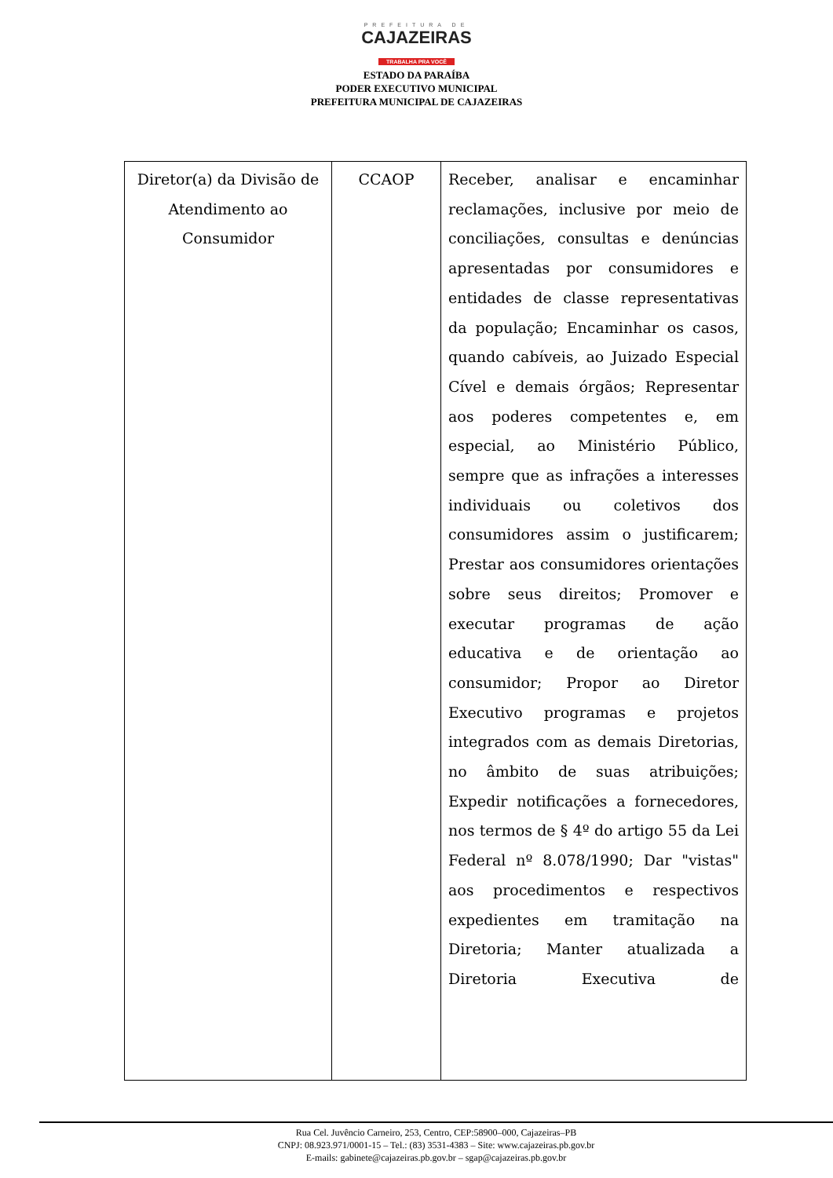PREFEITURA DE
CAJAZEIRAS
TRABALHA PRA VOCÊ
ESTADO DA PARAÍBA
PODER EXECUTIVO MUNICIPAL
PREFEITURA MUNICIPAL DE CAJAZEIRAS
| Diretor(a) da Divisão de Atendimento ao Consumidor | CCAOP | Receber, analisar e encaminhar reclamações, inclusive por meio de conciliações, consultas e denúncias apresentadas por consumidores e entidades de classe representativas da população; Encaminhar os casos, quando cabíveis, ao Juizado Especial Cível e demais órgãos; Representar aos poderes competentes e, em especial, ao Ministério Público, sempre que as infrações a interesses individuais ou coletivos dos consumidores assim o justificarem; Prestar aos consumidores orientações sobre seus direitos; Promover e executar programas de ação educativa e de orientação ao consumidor; Propor ao Diretor Executivo programas e projetos integrados com as demais Diretorias, no âmbito de suas atribuições; Expedir notificações a fornecedores, nos termos de § 4º do artigo 55 da Lei Federal nº 8.078/1990; Dar "vistas" aos procedimentos e respectivos expedientes em tramitação na Diretoria; Manter atualizada a Diretoria Executiva de |
Rua Cel. Juvêncio Carneiro, 253, Centro, CEP:58900–000, Cajazeiras–PB
CNPJ: 08.923.971/0001-15 – Tel.: (83) 3531-4383 – Site: www.cajazeiras.pb.gov.br
E-mails: gabinete@cajazeiras.pb.gov.br – sgap@cajazeiras.pb.gov.br